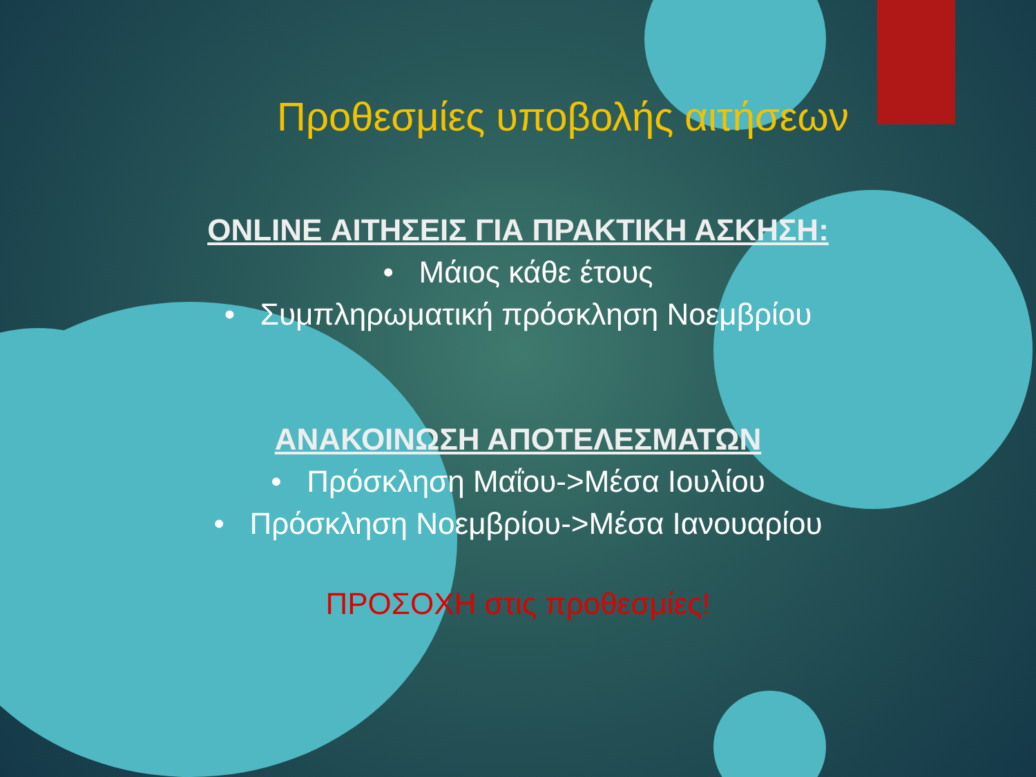Προθεσμίες υποβολής αιτήσεων
ONLINE ΑΙΤΗΣΕΙΣ ΓΙΑ ΠΡΑΚΤΙΚΗ ΑΣΚΗΣΗ:
• Μάιος κάθε έτους
• Συμπληρωματική πρόσκληση Νοεμβρίου
ΑΝΑΚΟΙΝΩΣΗ ΑΠΟΤΕΛΕΣΜΑΤΩΝ
• Πρόσκληση Μαΐου->Μέσα Ιουλίου
• Πρόσκληση Νοεμβρίου->Μέσα Ιανουαρίου
ΠΡΟΣΟΧΗ στις προθεσμίες!